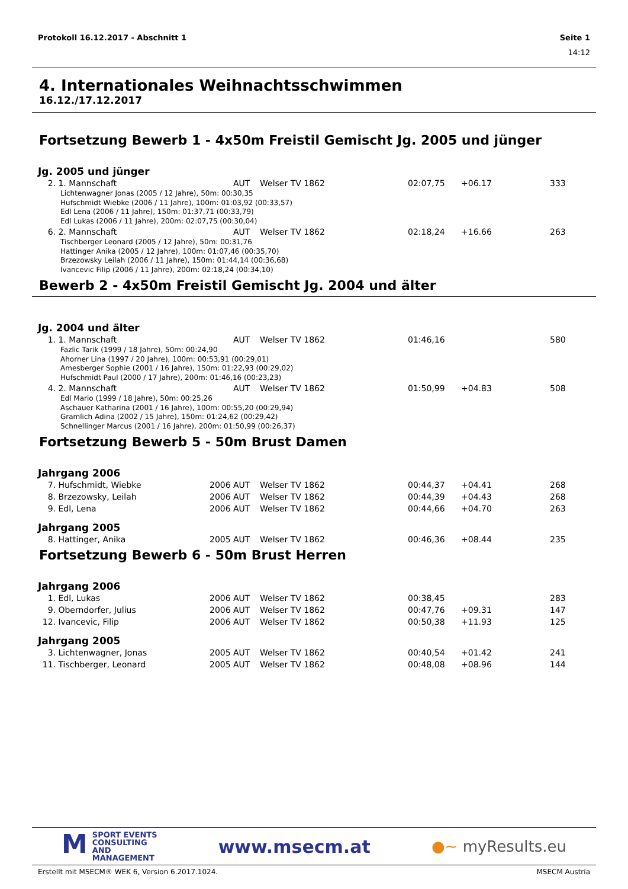Protokoll 16.12.2017 - Abschnitt 1 Seite 1
14:12
4. Internationales Weihnachtsschwimmen
16.12./17.12.2017
Fortsetzung Bewerb 1 - 4x50m Freistil Gemischt Jg. 2005 und jünger
Jg. 2005 und jünger
| 2. | 1. Mannschaft | | AUT | Welser TV 1862 | 02:07,75 | +06.17 | 333 |
| Lichtenwagner Jonas (2005 / 12 Jahre), 50m: 00:30,35 Hufschmidt Wiebke (2006 / 11 Jahre), 100m: 01:03,92 (00:33,57) Edl Lena (2006 / 11 Jahre), 150m: 01:37,71 (00:33,79) Edl Lukas (2006 / 11 Jahre), 200m: 02:07,75 (00:30,04) | | | | | | | |
| 6. | 2. Mannschaft | | AUT | Welser TV 1862 | 02:18,24 | +16.66 | 263 |
| Tischberger Leonard (2005 / 12 Jahre), 50m: 00:31,76 Hattinger Anika (2005 / 12 Jahre), 100m: 01:07,46 (00:35,70) Brzezowsky Leilah (2006 / 11 Jahre), 150m: 01:44,14 (00:36,68) Ivancevic Filip (2006 / 11 Jahre), 200m: 02:18,24 (00:34,10) | | | | | | | |
Bewerb 2 - 4x50m Freistil Gemischt Jg. 2004 und älter
Jg. 2004 und älter
| 1. | 1. Mannschaft | | AUT | Welser TV 1862 | 01:46,16 | | 580 |
| Fazlic Tarik (1999 / 18 Jahre), 50m: 00:24,90 Ahorner Lina (1997 / 20 Jahre), 100m: 00:53,91 (00:29,01) Amesberger Sophie (2001 / 16 Jahre), 150m: 01:22,93 (00:29,02) Hufschmidt Paul (2000 / 17 Jahre), 200m: 01:46,16 (00:23,23) | | | | | | | |
| 4. | 2. Mannschaft | | AUT | Welser TV 1862 | 01:50,99 | +04.83 | 508 |
| Edl Mario (1999 / 18 Jahre), 50m: 00:25,26 Aschauer Katharina (2001 / 16 Jahre), 100m: 00:55,20 (00:29,94) Gramlich Adina (2002 / 15 Jahre), 150m: 01:24,62 (00:29,42) Schnellinger Marcus (2001 / 16 Jahre), 200m: 01:50,99 (00:26,37) | | | | | | | |
Fortsetzung Bewerb 5 - 50m Brust Damen
Jahrgang 2006
| 7. | Hufschmidt, Wiebke | 2006 | AUT | Welser TV 1862 | 00:44,37 | +04.41 | 268 |
| 8. | Brzezowsky, Leilah | 2006 | AUT | Welser TV 1862 | 00:44,39 | +04.43 | 268 |
| 9. | Edl, Lena | 2006 | AUT | Welser TV 1862 | 00:44,66 | +04.70 | 263 |
Jahrgang 2005
| 8. | Hattinger, Anika | 2005 | AUT | Welser TV 1862 | 00:46,36 | +08.44 | 235 |
Fortsetzung Bewerb 6 - 50m Brust Herren
Jahrgang 2006
| 1. | Edl, Lukas | 2006 | AUT | Welser TV 1862 | 00:38,45 | | 283 |
| 9. | Oberndorfer, Julius | 2006 | AUT | Welser TV 1862 | 00:47,76 | +09.31 | 147 |
| 12. | Ivancevic, Filip | 2006 | AUT | Welser TV 1862 | 00:50,38 | +11.93 | 125 |
Jahrgang 2005
| 3. | Lichtenwagner, Jonas | 2005 | AUT | Welser TV 1862 | 00:40,54 | +01.42 | 241 |
| 11. | Tischberger, Leonard | 2005 | AUT | Welser TV 1862 | 00:48,08 | +08.96 | 144 |
MSPORT EVENTS
CONSULTING AND
MANAGEMENT www.msecm.at ●~ myResults.eu
Erstellt mit MSECM® WEK 6, Version 6.2017.1024. MSECM Austria